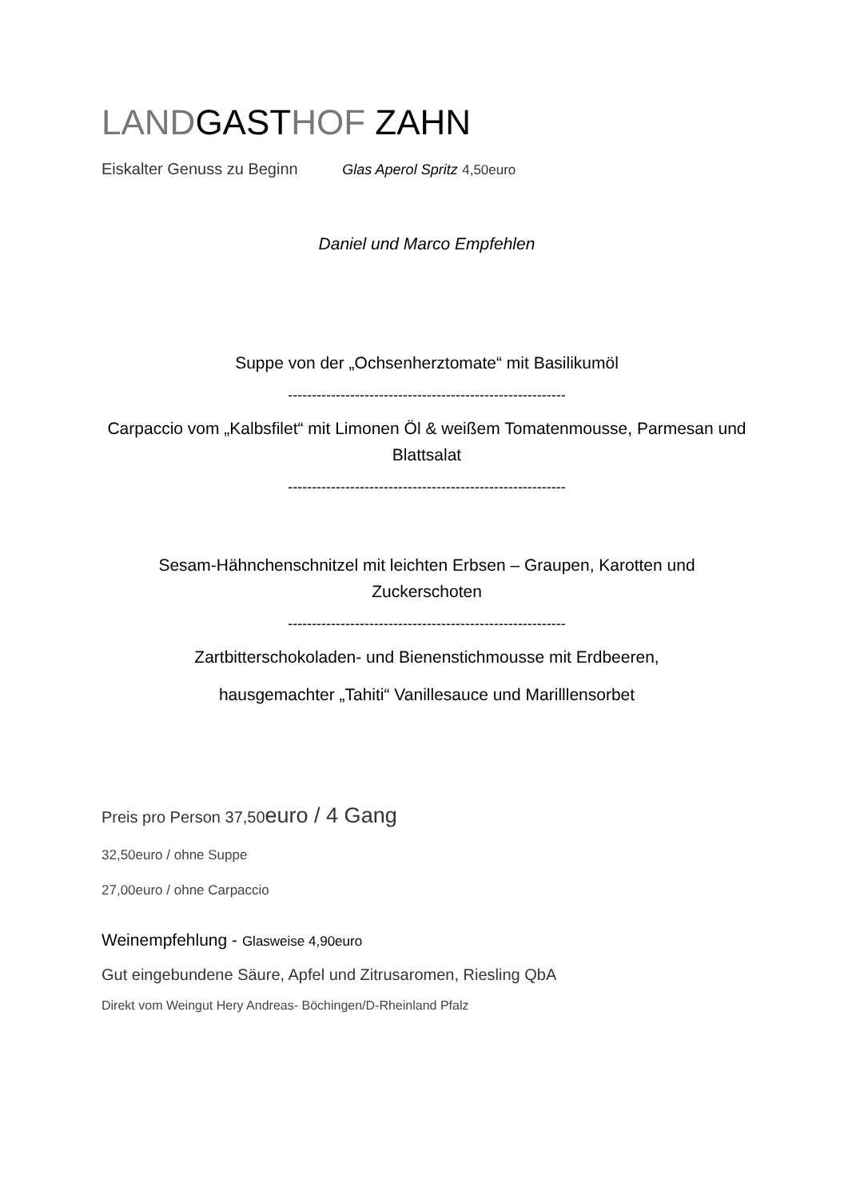LANDGASTHOF ZAHN
Eiskalter Genuss zu Beginn Glas Aperol Spritz 4,50euro
Daniel und Marco Empfehlen
Suppe von der „Ochsenherztomate“ mit Basilikumöl
----------------------------------------------------------
Carpaccio vom „Kalbsfilet“ mit Limonen Öl & weißem Tomatenmousse, Parmesan und Blattsalat
----------------------------------------------------------
Sesam-Hähnchenschnitzel mit leichten Erbsen – Graupen, Karotten und Zuckerschoten
----------------------------------------------------------
Zartbitterschokoladen- und Bienenstichmousse mit Erdbeeren,
hausgemachter „Tahiti“ Vanillesauce und Marilllensorbet
Preis pro Person 37,50euro / 4 Gang
32,50euro / ohne Suppe
27,00euro / ohne Carpaccio
Weinempfehlung - Glasweise 4,90euro
Gut eingebundene Säure, Apfel und Zitrusaromen, Riesling QbA
Direkt vom Weingut Hery Andreas- Böchingen/D-Rheinland Pfalz